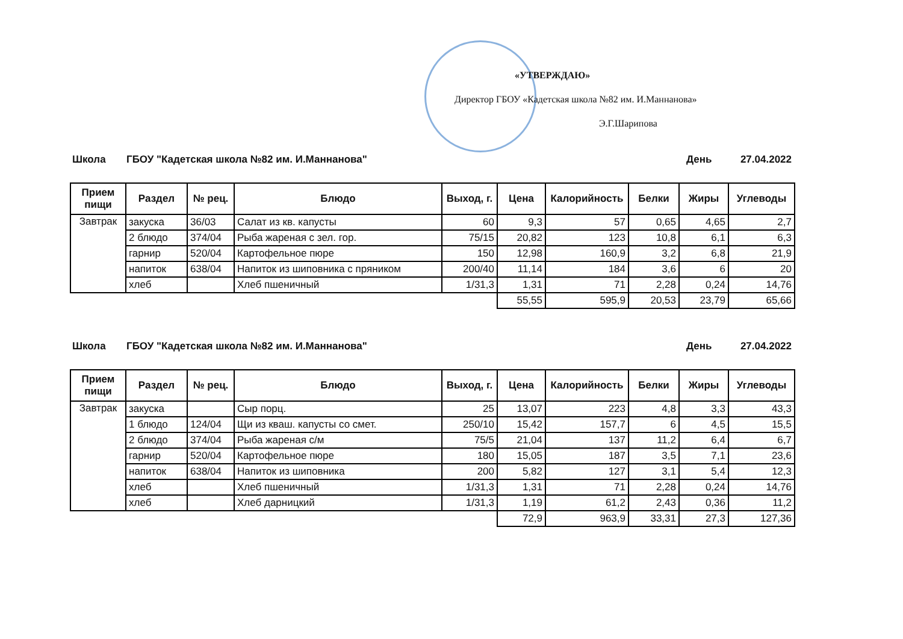«УТВЕРЖДАЮ»
Директор ГБОУ «Кадетская школа №82 им. И.Маннанова»
Э.Г.Шарипова
Школа ГБОУ "Кадетская школа №82 им. И.Маннанова" День 27.04.2022
| Прием пищи | Раздел | № рец. | Блюдо | Выход, г. | Цена | Калорийность | Белки | Жиры | Углеводы |
| --- | --- | --- | --- | --- | --- | --- | --- | --- | --- |
| Завтрак | закуска | 36/03 | Салат из кв. капусты | 60 | 9,3 | 57 | 0,65 | 4,65 | 2,7 |
| | 2 блюдо | 374/04 | Рыба жареная с зел. гор. | 75/15 | 20,82 | 123 | 10,8 | 6,1 | 6,3 |
| | гарнир | 520/04 | Картофельное пюре | 150 | 12,98 | 160,9 | 3,2 | 6,8 | 21,9 |
| | напиток | 638/04 | Напиток из шиповника с пряником | 200/40 | 11,14 | 184 | 3,6 | 6 | 20 |
| | хлеб | | Хлеб пшеничный | 1/31,3 | 1,31 | 71 | 2,28 | 0,24 | 14,76 |
| | | | | | 55,55 | 595,9 | 20,53 | 23,79 | 65,66 |
Школа ГБОУ "Кадетская школа №82 им. И.Маннанова" День 27.04.2022
| Прием пищи | Раздел | № рец. | Блюдо | Выход, г. | Цена | Калорийность | Белки | Жиры | Углеводы |
| --- | --- | --- | --- | --- | --- | --- | --- | --- | --- |
| Завтрак | закуска | | Сыр порц. | 25 | 13,07 | 223 | 4,8 | 3,3 | 43,3 |
| | 1 блюдо | 124/04 | Щи из кваш. капусты со смет. | 250/10 | 15,42 | 157,7 | 6 | 4,5 | 15,5 |
| | 2 блюдо | 374/04 | Рыба жареная с/м | 75/5 | 21,04 | 137 | 11,2 | 6,4 | 6,7 |
| | гарнир | 520/04 | Картофельное пюре | 180 | 15,05 | 187 | 3,5 | 7,1 | 23,6 |
| | напиток | 638/04 | Напиток из шиповника | 200 | 5,82 | 127 | 3,1 | 5,4 | 12,3 |
| | хлеб | | Хлеб пшеничный | 1/31,3 | 1,31 | 71 | 2,28 | 0,24 | 14,76 |
| | хлеб | | Хлеб дарницкий | 1/31,3 | 1,19 | 61,2 | 2,43 | 0,36 | 11,2 |
| | | | | | 72,9 | 963,9 | 33,31 | 27,3 | 127,36 |